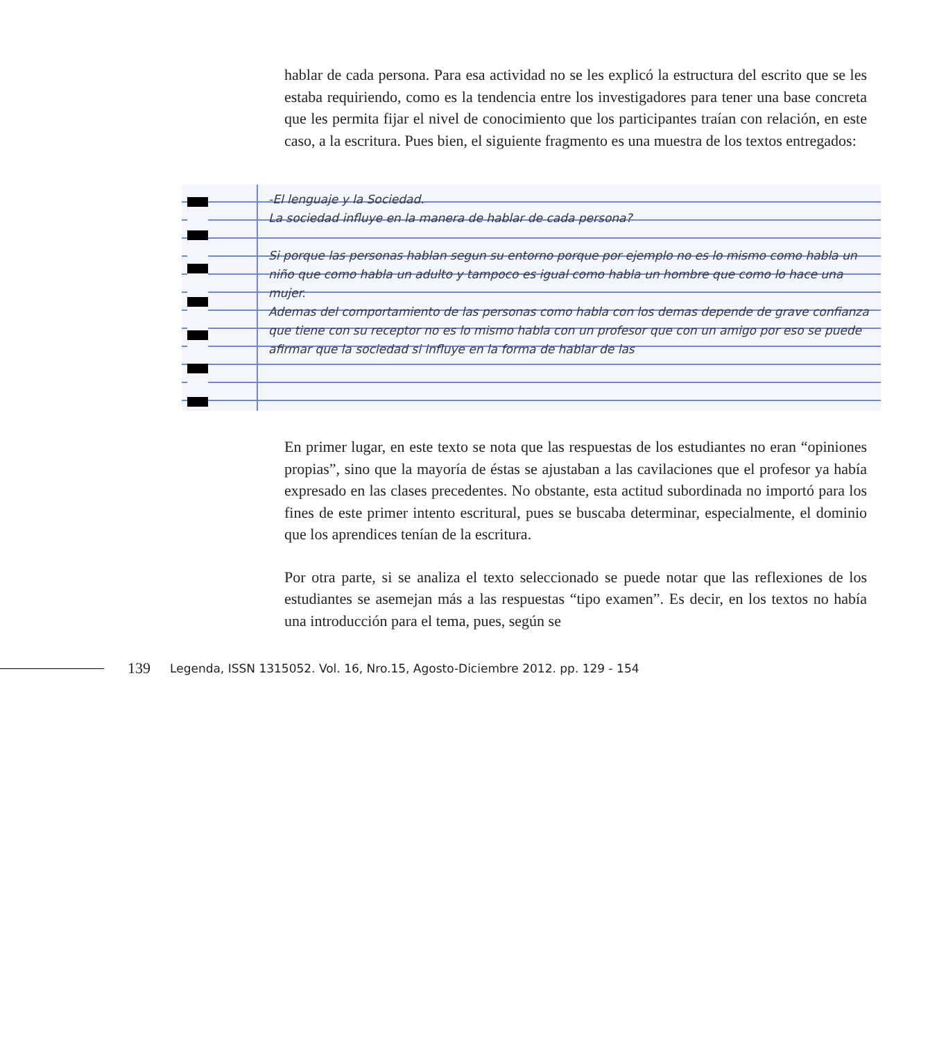hablar de cada persona. Para esa actividad no se les explicó la estructura del escrito que se les estaba requiriendo, como es la tendencia entre los investigadores para tener una base concreta que les permita fijar el nivel de conocimiento que los participantes traían con relación, en este caso, a la escritura. Pues bien, el siguiente fragmento es una muestra de los textos entregados:
-El lenguaje y la Sociedad.
La sociedad influye en la manera de hablar de cada persona?
Si porque las personas hablan segun su entorno porque por ejemplo no es lo mismo como habla un niño que como habla un adulto y tampoco es igual como habla un hombre que como lo hace una mujer.
Ademas del comportamiento de las personas como habla con los demas depende de grave confianza que tiene con su receptor no es lo mismo habla con un profesor que con un amigo por eso se puede afirmar que la sociedad si influye en la forma de hablar de las
En primer lugar, en este texto se nota que las respuestas de los estudiantes no eran “opiniones propias”, sino que la mayoría de éstas se ajustaban a las cavilaciones que el profesor ya había expresado en las clases precedentes. No obstante, esta actitud subordinada no importó para los fines de este primer intento escritural, pues se buscaba determinar, especialmente, el dominio que los aprendices tenían de la escritura.
Por otra parte, si se analiza el texto seleccionado se puede notar que las reflexiones de los estudiantes se asemejan más a las respuestas “tipo examen”. Es decir, en los textos no había una introducción para el tema, pues, según se
139 Legenda, ISSN 1315052. Vol. 16, Nro.15, Agosto-Diciembre 2012. pp. 129 - 154